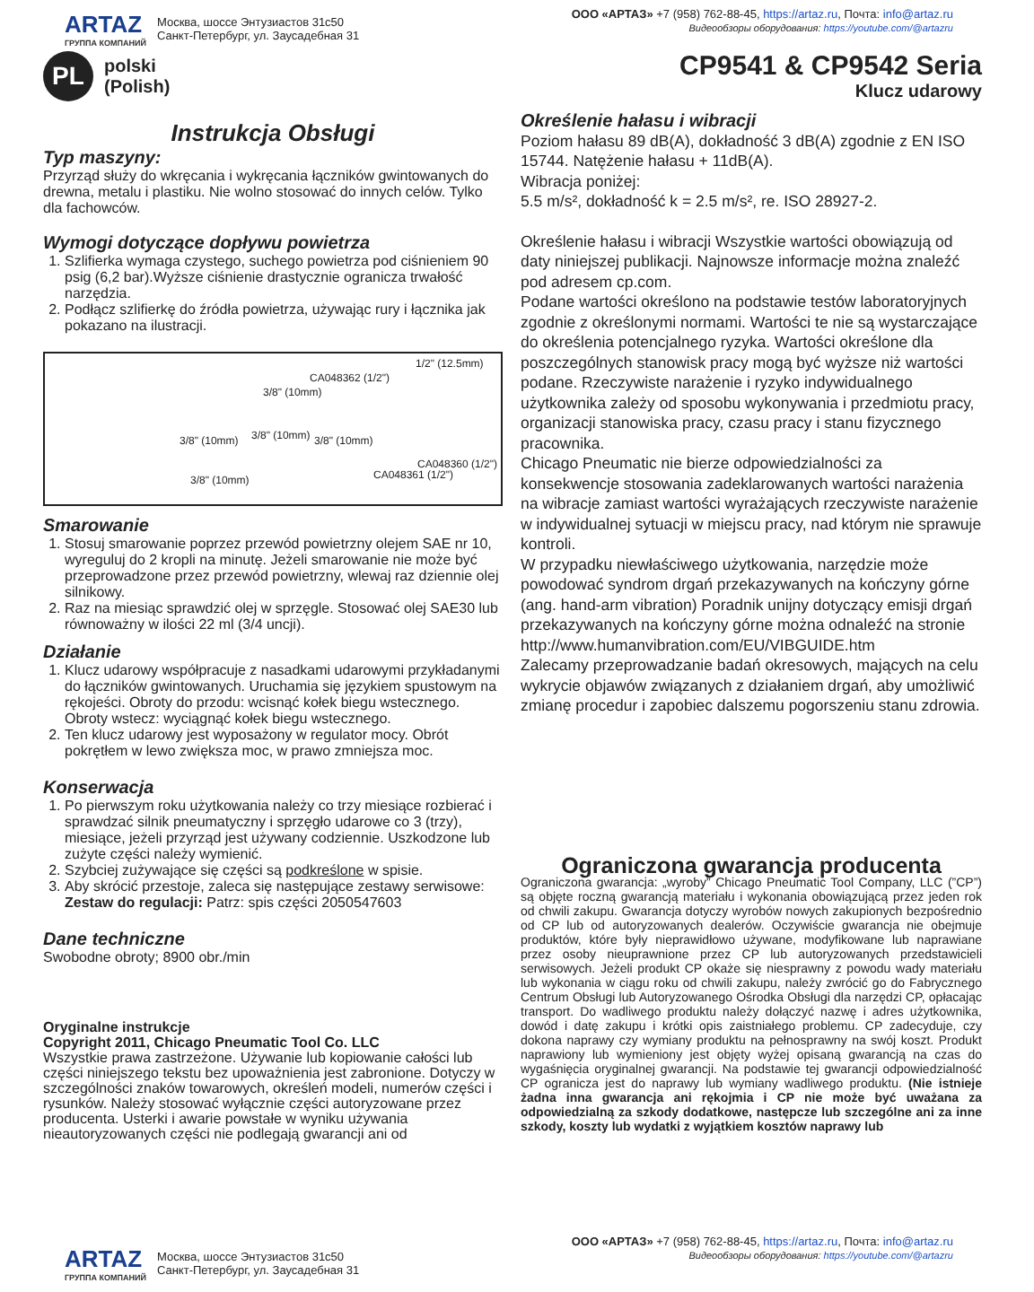ARTAZ
ГРУППА КОМПАНИЙ
Москва, шоссе Энтузиастов 31с50
Санкт-Петербург, ул. Заусадебная 31
ООО «АРТАЗ» +7 (958) 762-88-45, https://artaz.ru, Почта: info@artaz.ru
Видеообзоры оборудования: https://youtube.com/@artazru
PL
polski
(Polish)
CP9541 & CP9542 Seria
Klucz udarowy
Instrukcja Obsługi
Typ maszyny:
Przyrząd służy do wkręcania i wykręcania łączników gwintowanych do drewna, metalu i plastiku. Nie wolno stosować do innych celów. Tylko dla fachowców.
Wymogi dotyczące dopływu powietrza
1. Szlifierka wymaga czystego, suchego powietrza pod ciśnieniem 90 psig (6,2 bar).Wyższe ciśnienie drastycznie ogranicza trwałość narzędzia.
2. Podłącz szlifierkę do źródła powietrza, używając rury i łącznika jak pokazano na ilustracji.
1/2" (12.5mm)
CA048362 (1/2")
3/8" (10mm)
3/8" (10mm) 3/8" (10mm) 3/8" (10mm)
CA048360 (1/2")
CA048361 (1/2") 3/8" (10mm)
Smarowanie
1. Stosuj smarowanie poprzez przewód powietrzny olejem SAE nr 10, wyreguluj do 2 kropli na minutę. Jeżeli smarowanie nie może być przeprowadzone przez przewód powietrzny, wlewaj raz dziennie olej silnikowy.
2. Raz na miesiąc sprawdzić olej w sprzęgle. Stosować olej SAE30 lub równoważny w ilości 22 ml (3/4 uncji).
Działanie
1. Klucz udarowy współpracuje z nasadkami udarowymi przykładanymi do łączników gwintowanych. Uruchamia się językiem spustowym na rękojeści. Obroty do przodu: wcisnąć kołek biegu wstecznego. Obroty wstecz: wyciągnąć kołek biegu wstecznego.
2. Ten klucz udarowy jest wyposażony w regulator mocy. Obrót pokrętłem w lewo zwiększa moc, w prawo zmniejsza moc.
Konserwacja
1. Po pierwszym roku użytkowania należy co trzy miesiące rozbierać i sprawdzać silnik pneumatyczny i sprzęgło udarowe co 3 (trzy), miesiące, jeżeli przyrząd jest używany codziennie. Uszkodzone lub zużyte części należy wymienić.
2. Szybciej zużywające się części są podkreślone w spisie.
3. Aby skrócić przestoje, zaleca się następujące zestawy serwisowe: Zestaw do regulacji: Patrz: spis części 2050547603
Dane techniczne
Swobodne obroty; 8900 obr./min
Oryginalne instrukcje
Copyright 2011, Chicago Pneumatic Tool Co. LLC
Wszystkie prawa zastrzeżone. Używanie lub kopiowanie całości lub części niniejszego tekstu bez upoważnienia jest zabronione. Dotyczy w szczególności znaków towarowych, określeń modeli, numerów części i rysunków. Należy stosować wyłącznie części autoryzowane przez producenta. Usterki i awarie powstałe w wyniku używania nieautoryzowanych części nie podlegają gwarancji ani od
Określenie hałasu i wibracji
Poziom hałasu 89 dB(A), dokładność 3 dB(A) zgodnie z EN ISO 15744. Natężenie hałasu + 11dB(A).
Wibracja poniżej:
5.5 m/s², dokładność k = 2.5 m/s², re. ISO 28927-2.
Określenie hałasu i wibracji Wszystkie wartości obowiązują od daty niniejszej publikacji. Najnowsze informacje można znaleźć pod adresem cp.com.
Podane wartości określono na podstawie testów laboratoryjnych zgodnie z określonymi normami. Wartości te nie są wystarczające do określenia potencjalnego ryzyka. Wartości określone dla poszczególnych stanowisk pracy mogą być wyższe niż wartości podane. Rzeczywiste narażenie i ryzyko indywidualnego użytkownika zależy od sposobu wykonywania i przedmiotu pracy, organizacji stanowiska pracy, czasu pracy i stanu fizycznego pracownika.
Chicago Pneumatic nie bierze odpowiedzialności za konsekwencje stosowania zadeklarowanych wartości narażenia na wibracje zamiast wartości wyrażających rzeczywiste narażenie w indywidualnej sytuacji w miejscu pracy, nad którym nie sprawuje kontroli.
W przypadku niewłaściwego użytkowania, narzędzie może powodować syndrom drgań przekazywanych na kończyny górne (ang. hand-arm vibration) Poradnik unijny dotyczący emisji drgań przekazywanych na kończyny górne można odnaleźć na stronie
http://www.humanvibration.com/EU/VIBGUIDE.htm
Zalecamy przeprowadzanie badań okresowych, mających na celu wykrycie objawów związanych z działaniem drgań, aby umożliwić zmianę procedur i zapobiec dalszemu pogorszeniu stanu zdrowia.
Ograniczona gwarancja producenta
Ograniczona gwarancja: „wyroby” Chicago Pneumatic Tool Company, LLC (”CP”) są objęte roczną gwarancją materiału i wykonania obowiązującą przez jeden rok od chwili zakupu. Gwarancja dotyczy wyrobów nowych zakupionych bezpośrednio od CP lub od autoryzowanych dealerów. Oczywiście gwarancja nie obejmuje produktów, które były nieprawidłowo używane, modyfikowane lub naprawiane przez osoby nieuprawnione przez CP lub autoryzowanych przedstawicieli serwisowych. Jeżeli produkt CP okaże się niesprawny z powodu wady materiału lub wykonania w ciągu roku od chwili zakupu, należy zwrócić go do Fabrycznego Centrum Obsługi lub Autoryzowanego Ośrodka Obsługi dla narzędzi CP, opłacając transport. Do wadliwego produktu należy dołączyć nazwę i adres użytkownika, dowód i datę zakupu i krótki opis zaistniałego problemu. CP zadecyduje, czy dokona naprawy czy wymiany produktu na pełnosprawny na swój koszt. Produkt naprawiony lub wymieniony jest objęty wyżej opisaną gwarancją na czas do wygaśnięcia oryginalnej gwarancji. Na podstawie tej gwarancji odpowiedzialność CP ogranicza jest do naprawy lub wymiany wadliwego produktu. (Nie istnieje żadna inna gwarancja ani rękojmia i CP nie może być uważana za odpowiedzialną za szkody dodatkowe, następcze lub szczególne ani za inne szkody, koszty lub wydatki z wyjątkiem kosztów naprawy lub
ARTAZ
ГРУППА КОМПАНИЙ
Москва, шоссе Энтузиастов 31с50
Санкт-Петербург, ул. Заусадебная 31
ООО «АРТАЗ» +7 (958) 762-88-45, https://artaz.ru, Почта: info@artaz.ru
Видеообзоры оборудования: https://youtube.com/@artazru